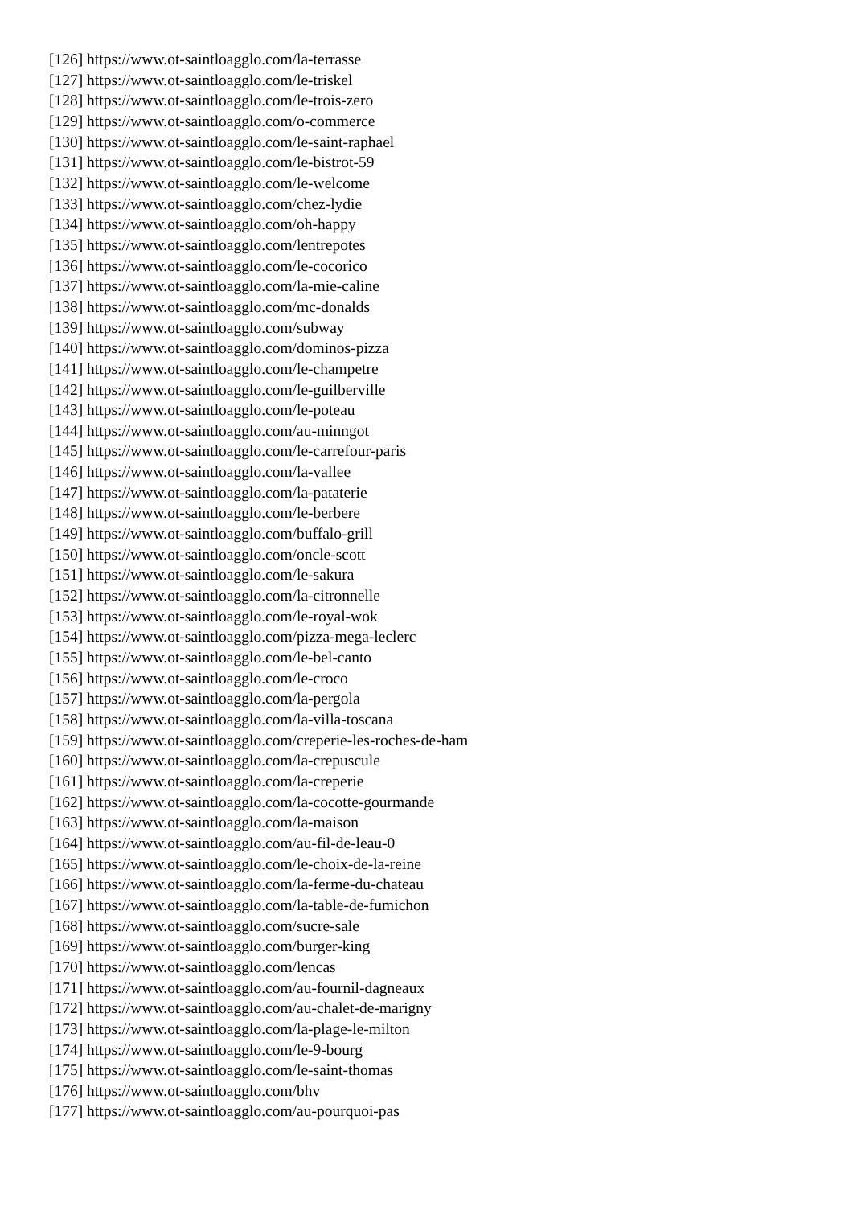[126] https://www.ot-saintloagglo.com/la-terrasse
[127] https://www.ot-saintloagglo.com/le-triskel
[128] https://www.ot-saintloagglo.com/le-trois-zero
[129] https://www.ot-saintloagglo.com/o-commerce
[130] https://www.ot-saintloagglo.com/le-saint-raphael
[131] https://www.ot-saintloagglo.com/le-bistrot-59
[132] https://www.ot-saintloagglo.com/le-welcome
[133] https://www.ot-saintloagglo.com/chez-lydie
[134] https://www.ot-saintloagglo.com/oh-happy
[135] https://www.ot-saintloagglo.com/lentrepotes
[136] https://www.ot-saintloagglo.com/le-cocorico
[137] https://www.ot-saintloagglo.com/la-mie-caline
[138] https://www.ot-saintloagglo.com/mc-donalds
[139] https://www.ot-saintloagglo.com/subway
[140] https://www.ot-saintloagglo.com/dominos-pizza
[141] https://www.ot-saintloagglo.com/le-champetre
[142] https://www.ot-saintloagglo.com/le-guilberville
[143] https://www.ot-saintloagglo.com/le-poteau
[144] https://www.ot-saintloagglo.com/au-minngot
[145] https://www.ot-saintloagglo.com/le-carrefour-paris
[146] https://www.ot-saintloagglo.com/la-vallee
[147] https://www.ot-saintloagglo.com/la-pataterie
[148] https://www.ot-saintloagglo.com/le-berbere
[149] https://www.ot-saintloagglo.com/buffalo-grill
[150] https://www.ot-saintloagglo.com/oncle-scott
[151] https://www.ot-saintloagglo.com/le-sakura
[152] https://www.ot-saintloagglo.com/la-citronnelle
[153] https://www.ot-saintloagglo.com/le-royal-wok
[154] https://www.ot-saintloagglo.com/pizza-mega-leclerc
[155] https://www.ot-saintloagglo.com/le-bel-canto
[156] https://www.ot-saintloagglo.com/le-croco
[157] https://www.ot-saintloagglo.com/la-pergola
[158] https://www.ot-saintloagglo.com/la-villa-toscana
[159] https://www.ot-saintloagglo.com/creperie-les-roches-de-ham
[160] https://www.ot-saintloagglo.com/la-crepuscule
[161] https://www.ot-saintloagglo.com/la-creperie
[162] https://www.ot-saintloagglo.com/la-cocotte-gourmande
[163] https://www.ot-saintloagglo.com/la-maison
[164] https://www.ot-saintloagglo.com/au-fil-de-leau-0
[165] https://www.ot-saintloagglo.com/le-choix-de-la-reine
[166] https://www.ot-saintloagglo.com/la-ferme-du-chateau
[167] https://www.ot-saintloagglo.com/la-table-de-fumichon
[168] https://www.ot-saintloagglo.com/sucre-sale
[169] https://www.ot-saintloagglo.com/burger-king
[170] https://www.ot-saintloagglo.com/lencas
[171] https://www.ot-saintloagglo.com/au-fournil-dagneaux
[172] https://www.ot-saintloagglo.com/au-chalet-de-marigny
[173] https://www.ot-saintloagglo.com/la-plage-le-milton
[174] https://www.ot-saintloagglo.com/le-9-bourg
[175] https://www.ot-saintloagglo.com/le-saint-thomas
[176] https://www.ot-saintloagglo.com/bhv
[177] https://www.ot-saintloagglo.com/au-pourquoi-pas